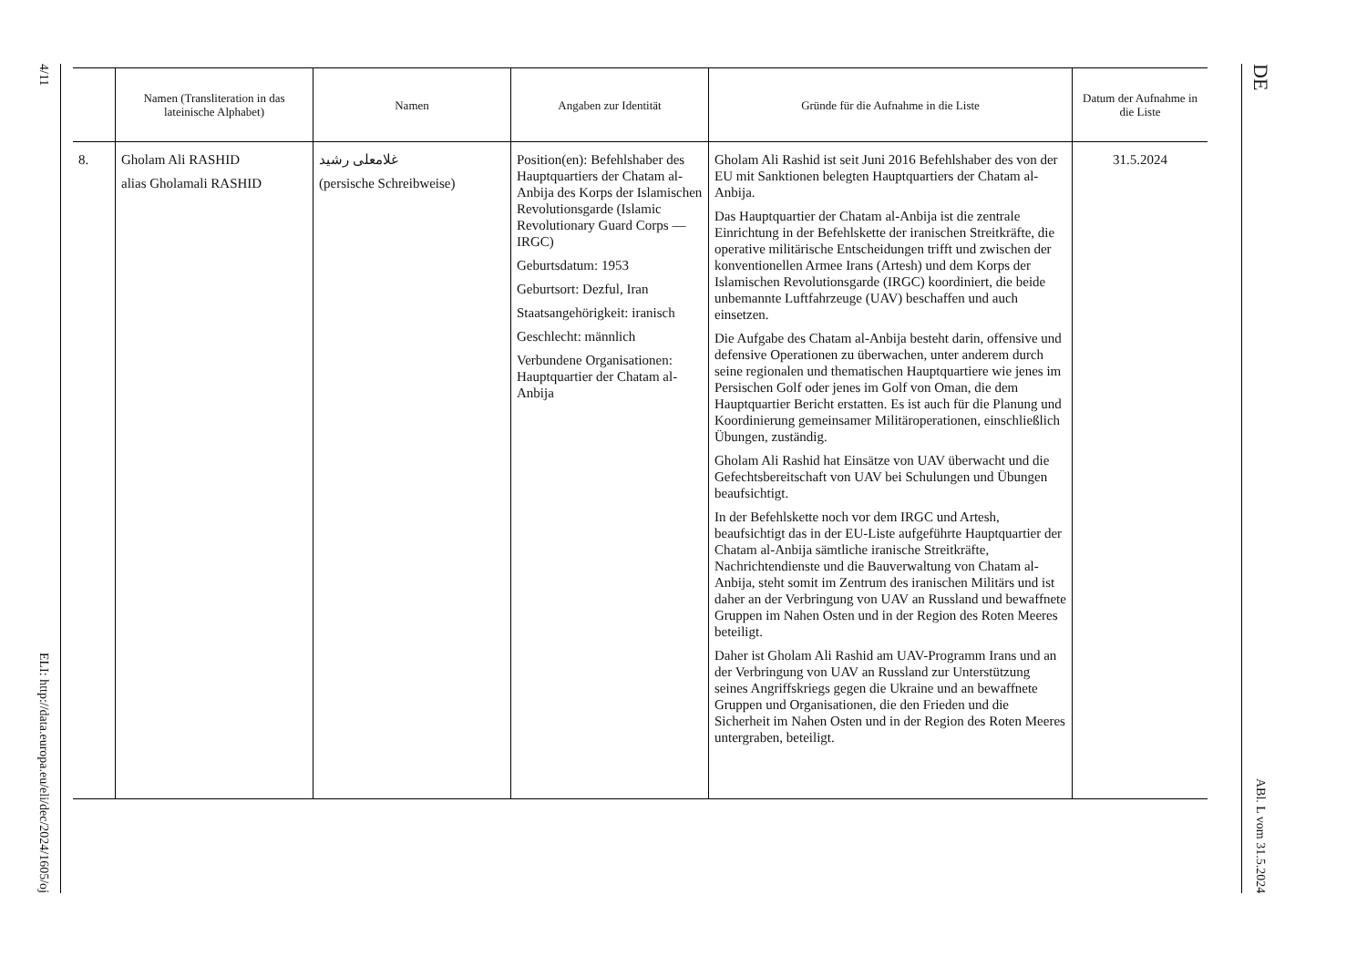4/11
ELI: http://data.europa.eu/eli/dec/2024/1605/oj
| | Namen (Transliteration in das lateinische Alphabet) | Namen | Angaben zur Identität | Gründe für die Aufnahme in die Liste | Datum der Aufnahme in die Liste |
| --- | --- | --- | --- | --- | --- |
| 8. | Gholam Ali RASHID alias Gholamali RASHID | غلامعلی رشید (persische Schreibweise) | Position(en): Befehlshaber des Hauptquartiers der Chatam al-Anbija des Korps der Islamischen Revolutionsgarde (Islamic Revolutionary Guard Corps — IRGC) Geburtsdatum: 1953 Geburtsort: Dezful, Iran Staatsangehörigkeit: iranisch Geschlecht: männlich Verbundene Organisationen: Hauptquartier der Chatam al-Anbija | Gholam Ali Rashid ist seit Juni 2016 Befehlshaber des von der EU mit Sanktionen belegten Hauptquartiers der Chatam al-Anbija. Das Hauptquartier der Chatam al-Anbija ist die zentrale Einrichtung in der Befehlskette der iranischen Streitkräfte, die operative militärische Entscheidungen trifft und zwischen der konventionellen Armee Irans (Artesh) und dem Korps der Islamischen Revolutionsgarde (IRGC) koordiniert, die beide unbemannte Luftfahrzeuge (UAV) beschaffen und auch einsetzen. Die Aufgabe des Chatam al-Anbija besteht darin, offensive und defensive Operationen zu überwachen, unter anderem durch seine regionalen und thematischen Hauptquartiere wie jenes im Persischen Golf oder jenes im Golf von Oman, die dem Hauptquartier Bericht erstatten. Es ist auch für die Planung und Koordinierung gemeinsamer Militäroperationen, einschließlich Übungen, zuständig. Gholam Ali Rashid hat Einsätze von UAV überwacht und die Gefechtsbereitschaft von UAV bei Schulungen und Übungen beaufsichtigt. In der Befehlskette noch vor dem IRGC und Artesh, beaufsichtigt das in der EU-Liste aufgeführte Hauptquartier der Chatam al-Anbija sämtliche iranische Streitkräfte, Nachrichtendienste und die Bauverwaltung von Chatam al-Anbija, steht somit im Zentrum des iranischen Militärs und ist daher an der Verbringung von UAV an Russland und bewaffnete Gruppen im Nahen Osten und in der Region des Roten Meeres beteiligt. Daher ist Gholam Ali Rashid am UAV-Programm Irans und an der Verbringung von UAV an Russland zur Unterstützung seines Angriffskriegs gegen die Ukraine und an bewaffnete Gruppen und Organisationen, die den Frieden und die Sicherheit im Nahen Osten und in der Region des Roten Meeres untergraben, beteiligt. | 31.5.2024 |
DE
ABl. L vom 31.5.2024